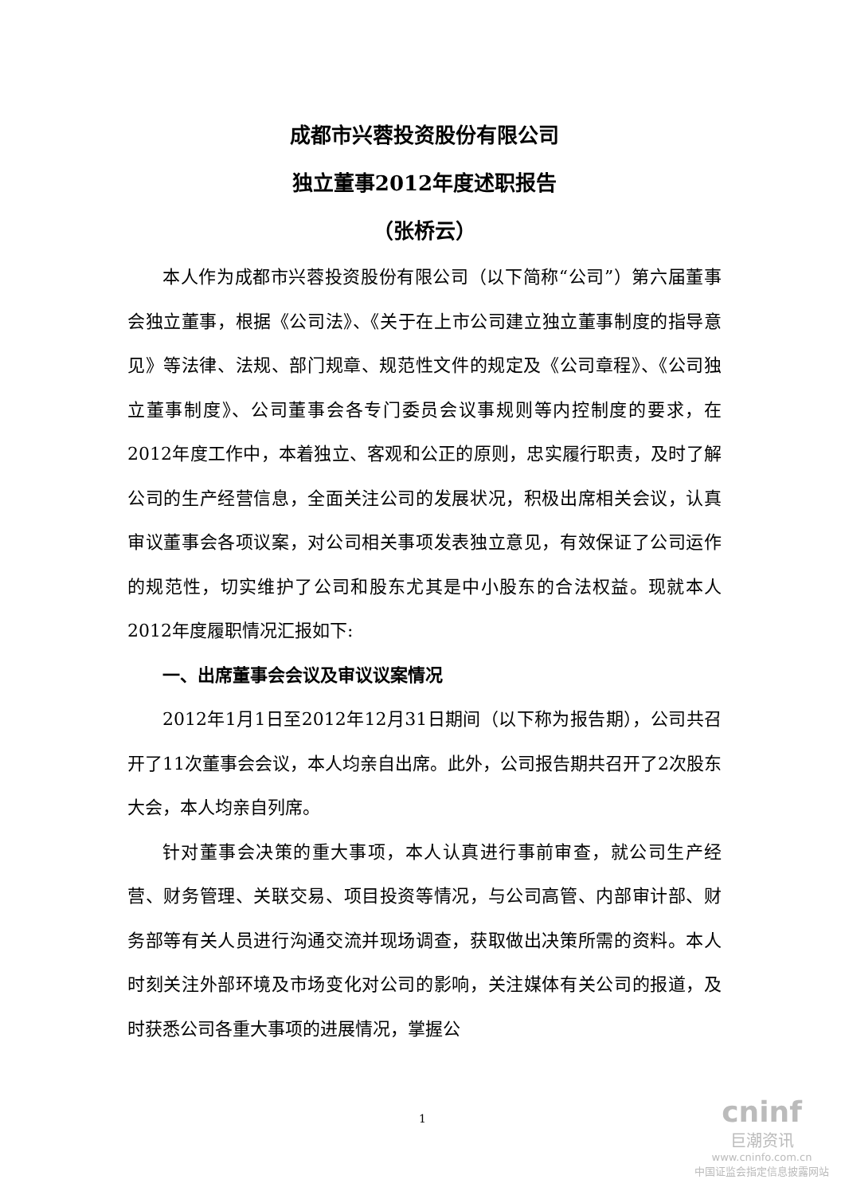成都市兴蓉投资股份有限公司
独立董事2012年度述职报告
（张桥云）
本人作为成都市兴蓉投资股份有限公司（以下简称“公司”）第六届董事会独立董事，根据《公司法》、《关于在上市公司建立独立董事制度的指导意见》等法律、法规、部门规章、规范性文件的规定及《公司章程》、《公司独立董事制度》、公司董事会各专门委员会议事规则等内控制度的要求，在2012年度工作中，本着独立、客观和公正的原则，忠实履行职责，及时了解公司的生产经营信息，全面关注公司的发展状况，积极出席相关会议，认真审议董事会各项议案，对公司相关事项发表独立意见，有效保证了公司运作的规范性，切实维护了公司和股东尤其是中小股东的合法权益。现就本人2012年度履职情况汇报如下:
一、出席董事会会议及审议议案情况
2012年1月1日至2012年12月31日期间（以下称为报告期），公司共召开了11次董事会会议，本人均亲自出席。此外，公司报告期共召开了2次股东大会，本人均亲自列席。
针对董事会决策的重大事项，本人认真进行事前审查，就公司生产经营、财务管理、关联交易、项目投资等情况，与公司高管、内部审计部、财务部等有关人员进行沟通交流并现场调查，获取做出决策所需的资料。本人时刻关注外部环境及市场变化对公司的影响，关注媒体有关公司的报道，及时获悉公司各重大事项的进展情况，掌握公
1
cninf
巨潮资讯
www.cninfo.com.cn
中国证监会指定信息披露网站